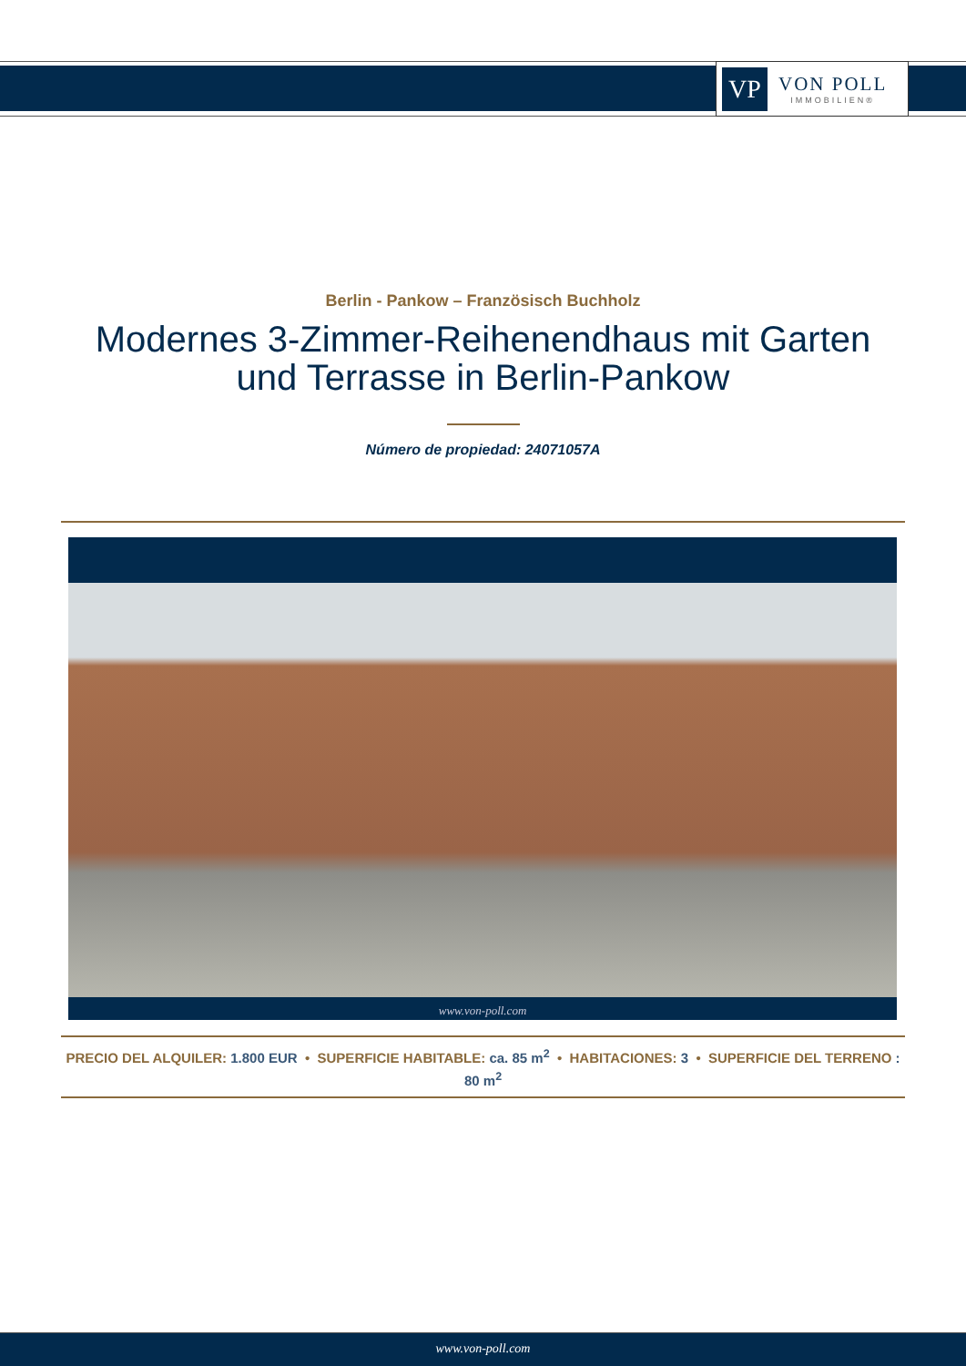VP
VON POLL
IMMOBILIEN®
Berlin - Pankow – Französisch Buchholz
Modernes 3-Zimmer-Reihenendhaus mit Garten und Terrasse in Berlin-Pankow
Número de propiedad: 24071057A
www.von-poll.com
PRECIO DEL ALQUILER: 1.800 EUR • SUPERFICIE HABITABLE: ca. 85 m<sup>2</sup> • HABITACIONES: 3 • SUPERFICIE DEL TERRENO : 80 m<sup>2</sup>
www.von-poll.com